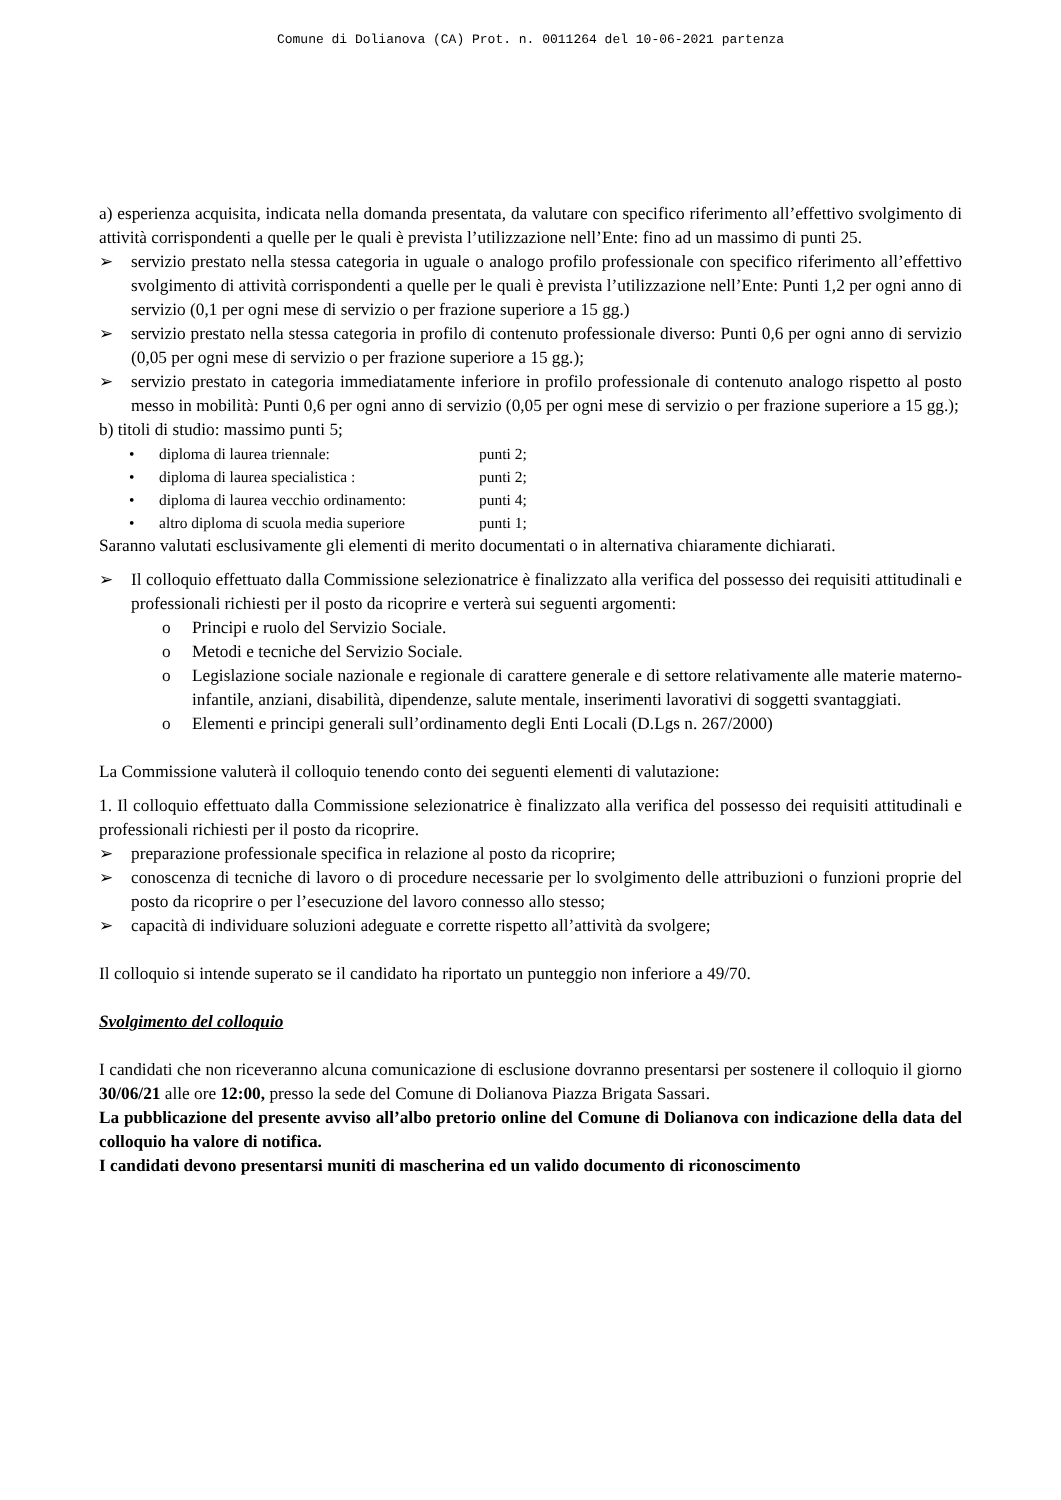Comune di Dolianova (CA) Prot. n. 0011264 del 10-06-2021 partenza
a) esperienza acquisita, indicata nella domanda presentata, da valutare con specifico riferimento all’effettivo svolgimento di attività corrispondenti a quelle per le quali è prevista l’utilizzazione nell’Ente: fino ad un massimo di punti 25.
➢ servizio prestato nella stessa categoria in uguale o analogo profilo professionale con specifico riferimento all’effettivo svolgimento di attività corrispondenti a quelle per le quali è prevista l’utilizzazione nell’Ente: Punti 1,2 per ogni anno di servizio (0,1 per ogni mese di servizio o per frazione superiore a 15 gg.)
➢ servizio prestato nella stessa categoria in profilo di contenuto professionale diverso: Punti 0,6 per ogni anno di servizio (0,05 per ogni mese di servizio o per frazione superiore a 15 gg.);
➢ servizio prestato in categoria immediatamente inferiore in profilo professionale di contenuto analogo rispetto al posto messo in mobilità: Punti 0,6 per ogni anno di servizio (0,05 per ogni mese di servizio o per frazione superiore a 15 gg.);
b) titoli di studio: massimo punti 5;
• diploma di laurea triennale: punti 2;
• diploma di laurea specialistica : punti 2;
• diploma di laurea vecchio ordinamento: punti 4;
• altro diploma di scuola media superiore punti 1;
Saranno valutati esclusivamente gli elementi di merito documentati o in alternativa chiaramente dichiarati.
➢ Il colloquio effettuato dalla Commissione selezionatrice è finalizzato alla verifica del possesso dei requisiti attitudinali e professionali richiesti per il posto da ricoprire e verterà sui seguenti argomenti:
o Principi e ruolo del Servizio Sociale.
o Metodi e tecniche del Servizio Sociale.
o Legislazione sociale nazionale e regionale di carattere generale e di settore relativamente alle materie materno-infantile, anziani, disabilità, dipendenze, salute mentale, inserimenti lavorativi di soggetti svantaggiati.
o Elementi e principi generali sull’ordinamento degli Enti Locali (D.Lgs n. 267/2000)
La Commissione valuterà il colloquio tenendo conto dei seguenti elementi di valutazione:
1. Il colloquio effettuato dalla Commissione selezionatrice è finalizzato alla verifica del possesso dei requisiti attitudinali e professionali richiesti per il posto da ricoprire.
➢ preparazione professionale specifica in relazione al posto da ricoprire;
➢ conoscenza di tecniche di lavoro o di procedure necessarie per lo svolgimento delle attribuzioni o funzioni proprie del posto da ricoprire o per l’esecuzione del lavoro connesso allo stesso;
➢ capacità di individuare soluzioni adeguate e corrette rispetto all’attività da svolgere;
Il colloquio si intende superato se il candidato ha riportato un punteggio non inferiore a 49/70.
Svolgimento del colloquio
I candidati che non riceveranno alcuna comunicazione di esclusione dovranno presentarsi per sostenere il colloquio il giorno 30/06/21 alle ore 12:00, presso la sede del Comune di Dolianova Piazza Brigata Sassari.
La pubblicazione del presente avviso all’albo pretorio online del Comune di Dolianova con indicazione della data del colloquio ha valore di notifica.
I candidati devono presentarsi muniti di mascherina ed un valido documento di riconoscimento